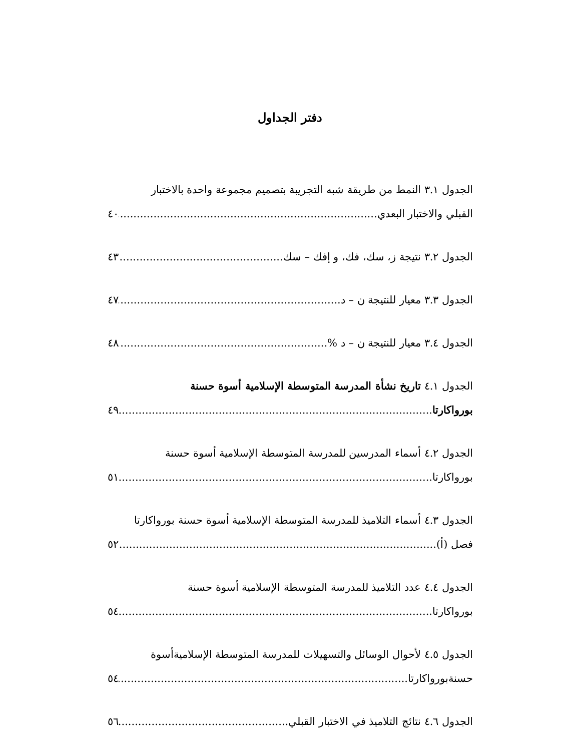دفتر الجداول
الجدول ٣.١ النمط من طريقة شبه التجريبة بتصميم مجموعة واحدة بالاختبار
القبلي والاختبار البعدي ٤٠
الجدول ٣.٢ نتيجة ز، سك، فك، و إفك – سك ٤٣
الجدول ٣.٣ معيار للنتيجة ن – د ٤٧
الجدول ٣.٤ معيار للنتيجة ن – د % ٤٨
الجدول ٤.١ تاريخ نشأة المدرسة المتوسطة الإسلامية أسوة حسنة
بورواكارتا ٤٩
الجدول ٤.٢ أسماء المدرسين للمدرسة المتوسطة الإسلامية أسوة حسنة
بورواكارتا ٥١
الجدول ٤.٣ أسماء التلاميذ للمدرسة المتوسطة الإسلامية أسوة حسنة بورواكارتا
فصل (أ) ٥٢
الجدول ٤.٤ عدد التلاميذ للمدرسة المتوسطة الإسلامية أسوة حسنة
بورواكارتا ٥٤
الجدول ٤.٥ لأحوال الوسائل والتسهيلات للمدرسة المتوسطة الإسلاميةأسوة
حسنةبورواكارتا ٥٤
الجدول ٤.٦ نتائج التلاميذ في الاختبار القبلي ٥٦